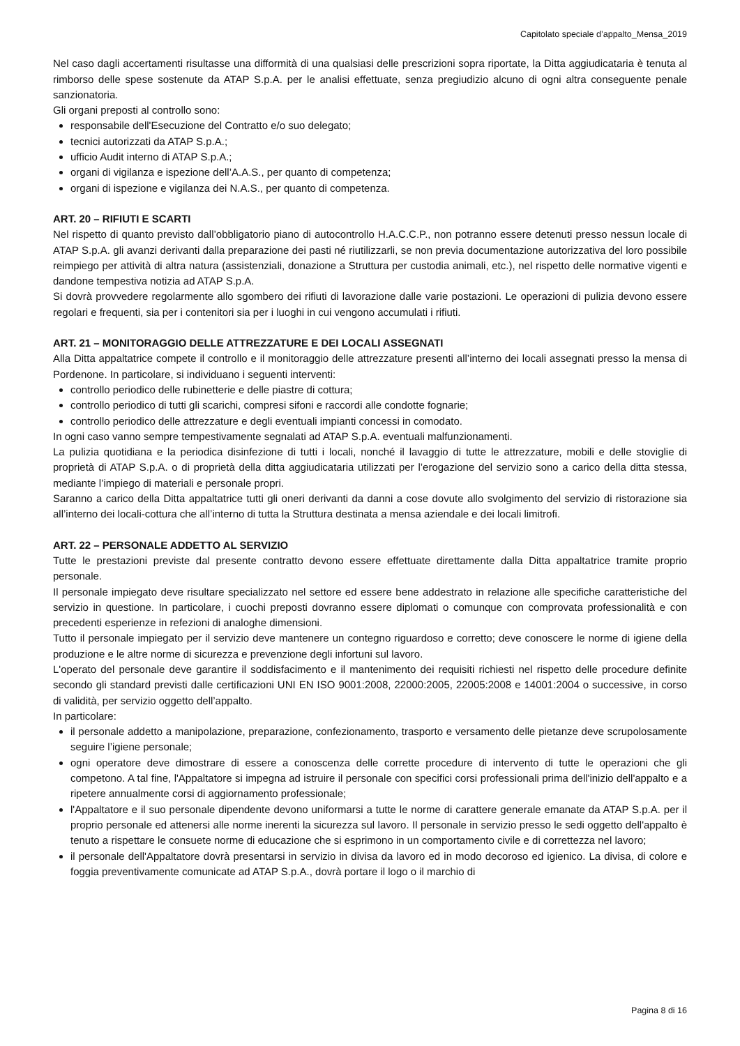Capitolato speciale d’appalto_Mensa_2019
Nel caso dagli accertamenti risultasse una difformità di una qualsiasi delle prescrizioni sopra riportate, la Ditta aggiudicataria è tenuta al rimborso delle spese sostenute da ATAP S.p.A. per le analisi effettuate, senza pregiudizio alcuno di ogni altra conseguente penale sanzionatoria.
Gli organi preposti al controllo sono:
responsabile dell'Esecuzione del Contratto e/o suo delegato;
tecnici autorizzati da ATAP S.p.A.;
ufficio Audit interno di ATAP S.p.A.;
organi di vigilanza e ispezione dell’A.A.S., per quanto di competenza;
organi di ispezione e vigilanza dei N.A.S., per quanto di competenza.
ART. 20 – RIFIUTI E SCARTI
Nel rispetto di quanto previsto dall’obbligatorio piano di autocontrollo H.A.C.C.P., non potranno essere detenuti presso nessun locale di ATAP S.p.A. gli avanzi derivanti dalla preparazione dei pasti né riutilizzarli, se non previa documentazione autorizzativa del loro possibile reimpiego per attività di altra natura (assistenziali, donazione a Struttura per custodia animali, etc.), nel rispetto delle normative vigenti e dandone tempestiva notizia ad ATAP S.p.A.
Si dovrà provvedere regolarmente allo sgombero dei rifiuti di lavorazione dalle varie postazioni. Le operazioni di pulizia devono essere regolari e frequenti, sia per i contenitori sia per i luoghi in cui vengono accumulati i rifiuti.
ART. 21 – MONITORAGGIO DELLE ATTREZZATURE E DEI LOCALI ASSEGNATI
Alla Ditta appaltatrice compete il controllo e il monitoraggio delle attrezzature presenti all’interno dei locali assegnati presso la mensa di Pordenone. In particolare, si individuano i seguenti interventi:
controllo periodico delle rubinetterie e delle piastre di cottura;
controllo periodico di tutti gli scarichi, compresi sifoni e raccordi alle condotte fognarie;
controllo periodico delle attrezzature e degli eventuali impianti concessi in comodato.
In ogni caso vanno sempre tempestivamente segnalati ad ATAP S.p.A. eventuali malfunzionamenti.
La pulizia quotidiana e la periodica disinfezione di tutti i locali, nonché il lavaggio di tutte le attrezzature, mobili e delle stoviglie di proprietà di ATAP S.p.A. o di proprietà della ditta aggiudicataria utilizzati per l’erogazione del servizio sono a carico della ditta stessa, mediante l’impiego di materiali e personale propri.
Saranno a carico della Ditta appaltatrice tutti gli oneri derivanti da danni a cose dovute allo svolgimento del servizio di ristorazione sia all’interno dei locali-cottura che all’interno di tutta la Struttura destinata a mensa aziendale e dei locali limitrofi.
ART. 22 – PERSONALE ADDETTO AL SERVIZIO
Tutte le prestazioni previste dal presente contratto devono essere effettuate direttamente dalla Ditta appaltatrice tramite proprio personale.
Il personale impiegato deve risultare specializzato nel settore ed essere bene addestrato in relazione alle specifiche caratteristiche del servizio in questione. In particolare, i cuochi preposti dovranno essere diplomati o comunque con comprovata professionalità e con precedenti esperienze in refezioni di analoghe dimensioni.
Tutto il personale impiegato per il servizio deve mantenere un contegno riguardoso e corretto; deve conoscere le norme di igiene della produzione e le altre norme di sicurezza e prevenzione degli infortuni sul lavoro.
L'operato del personale deve garantire il soddisfacimento e il mantenimento dei requisiti richiesti nel rispetto delle procedure definite secondo gli standard previsti dalle certificazioni UNI EN ISO 9001:2008, 22000:2005, 22005:2008 e 14001:2004 o successive, in corso di validità, per servizio oggetto dell’appalto.
In particolare:
il personale addetto a manipolazione, preparazione, confezionamento, trasporto e versamento delle pietanze deve scrupolosamente seguire l’igiene personale;
ogni operatore deve dimostrare di essere a conoscenza delle corrette procedure di intervento di tutte le operazioni che gli competono. A tal fine, l'Appaltatore si impegna ad istruire il personale con specifici corsi professionali prima dell'inizio dell'appalto e a ripetere annualmente corsi di aggiornamento professionale;
l'Appaltatore e il suo personale dipendente devono uniformarsi a tutte le norme di carattere generale emanate da ATAP S.p.A. per il proprio personale ed attenersi alle norme inerenti la sicurezza sul lavoro. Il personale in servizio presso le sedi oggetto dell'appalto è tenuto a rispettare le consuete norme di educazione che si esprimono in un comportamento civile e di correttezza nel lavoro;
il personale dell'Appaltatore dovrà presentarsi in servizio in divisa da lavoro ed in modo decoroso ed igienico. La divisa, di colore e foggia preventivamente comunicate ad ATAP S.p.A., dovrà portare il logo o il marchio di
Pagina 8 di 16